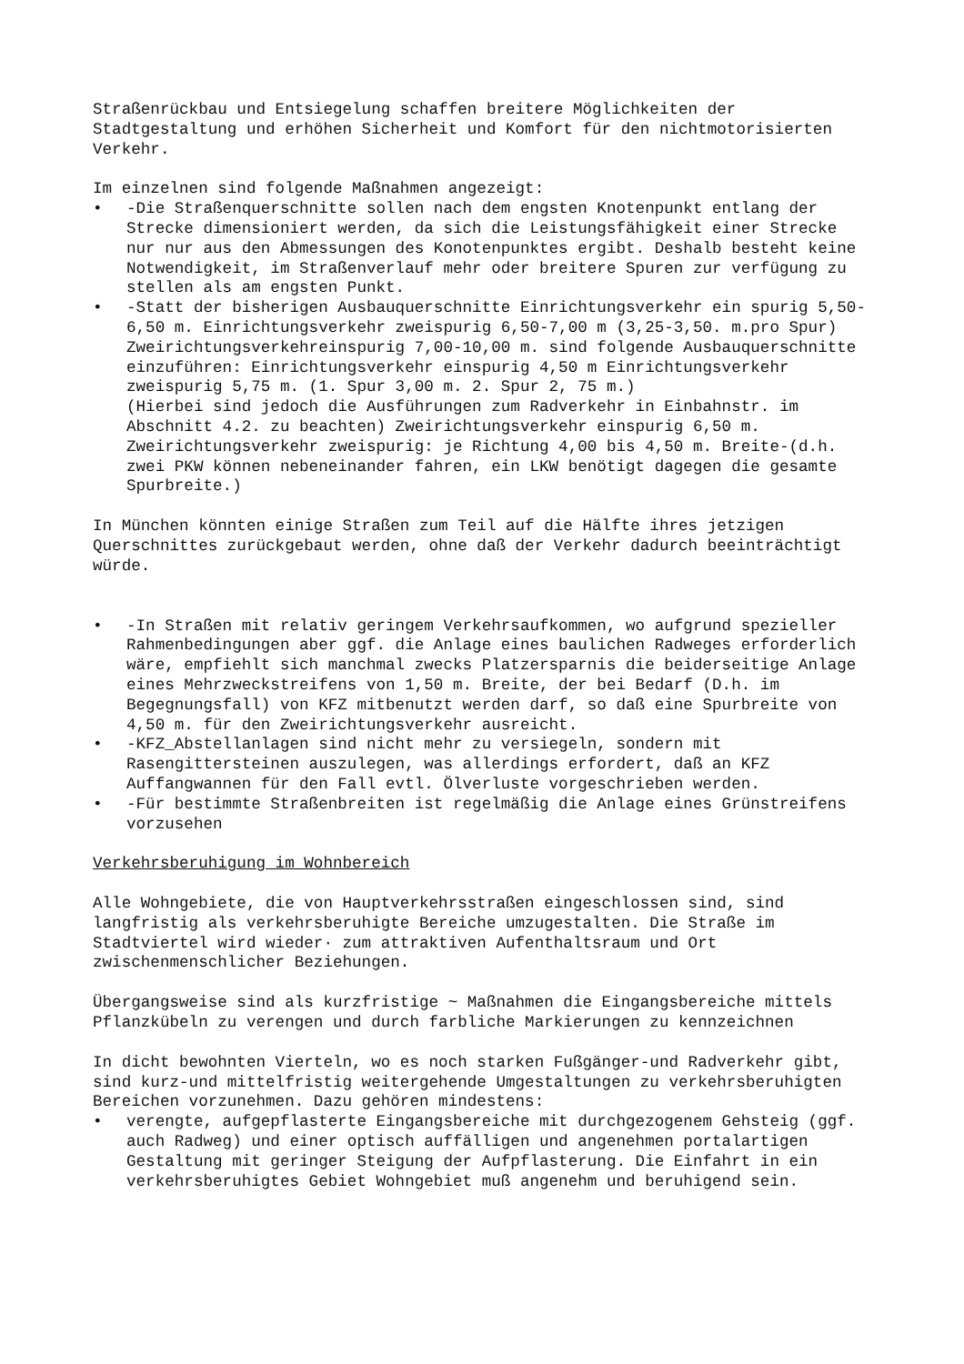Straßenrückbau und Entsiegelung schaffen breitere Möglichkeiten der Stadtgestaltung und erhöhen Sicherheit und Komfort für den nichtmotorisierten Verkehr.
Im einzelnen sind folgende Maßnahmen angezeigt:
• -Die Straßenquerschnitte sollen nach dem engsten Knotenpunkt entlang der Strecke dimensioniert werden, da sich die Leistungsfähigkeit einer Strecke nur nur aus den Abmessungen des Konotenpunktes ergibt. Deshalb besteht keine Notwendigkeit, im Straßenverlauf mehr oder breitere Spuren zur verfügung zu stellen als am engsten Punkt.
• -Statt der bisherigen Ausbauquerschnitte Einrichtungsverkehr ein spurig 5,50-6,50 m. Einrichtungsverkehr zweispurig 6,50-7,00 m (3,25-3,50. m.pro Spur) Zweirichtungsverkehreinspurig 7,00-10,00 m. sind folgende Ausbauquerschnitte einzuführen: Einrichtungsverkehr einspurig 4,50 m Einrichtungsverkehr zweispurig 5,75 m. (1. Spur 3,00 m. 2. Spur 2, 75 m.)
(Hierbei sind jedoch die Ausführungen zum Radverkehr in Einbahnstr. im Abschnitt 4.2. zu beachten) Zweirichtungsverkehr einspurig 6,50 m. Zweirichtungsverkehr zweispurig: je Richtung 4,00 bis 4,50 m. Breite-(d.h. zwei PKW können nebeneinander fahren, ein LKW benötigt dagegen die gesamte Spurbreite.)
In München könnten einige Straßen zum Teil auf die Hälfte ihres jetzigen Querschnittes zurückgebaut werden, ohne daß der Verkehr dadurch beeinträchtigt würde.
• -In Straßen mit relativ geringem Verkehrsaufkommen, wo aufgrund spezieller Rahmenbedingungen aber ggf. die Anlage eines baulichen Radweges erforderlich wäre, empfiehlt sich manchmal zwecks Platzersparnis die beiderseitige Anlage eines Mehrzweckstreifens von 1,50 m. Breite, der bei Bedarf (D.h. im Begegnungsfall) von KFZ mitbenutzt werden darf, so daß eine Spurbreite von 4,50 m. für den Zweirichtungsverkehr ausreicht.
• -KFZ_Abstellanlagen sind nicht mehr zu versiegeln, sondern mit Rasengittersteinen auszulegen, was allerdings erfordert, daß an KFZ Auffangwannen für den Fall evtl. Ölverluste vorgeschrieben werden.
• -Für bestimmte Straßenbreiten ist regelmäßig die Anlage eines Grünstreifens vorzusehen
Verkehrsberuhigung im Wohnbereich
Alle Wohngebiete, die von Hauptverkehrsstraßen eingeschlossen sind, sind langfristig als verkehrsberuhigte Bereiche umzugestalten. Die Straße im Stadtviertel wird wieder· zum attraktiven Aufenthaltsraum und Ort zwischenmenschlicher Beziehungen.
Übergangsweise sind als kurzfristige ~ Maßnahmen die Eingangsbereiche mittels Pflanzkübeln zu verengen und durch farbliche Markierungen zu kennzeichnen
In dicht bewohnten Vierteln, wo es noch starken Fußgänger-und Radverkehr gibt, sind kurz-und mittelfristig weitergehende Umgestaltungen zu verkehrsberuhigten Bereichen vorzunehmen. Dazu gehören mindestens:
• verengte, aufgepflasterte Eingangsbereiche mit durchgezogenem Gehsteig (ggf. auch Radweg) und einer optisch auffälligen und angenehmen portalartigen Gestaltung mit geringer Steigung der Aufpflasterung. Die Einfahrt in ein verkehrsberuhigtes Gebiet Wohngebiet muß angenehm und beruhigend sein.